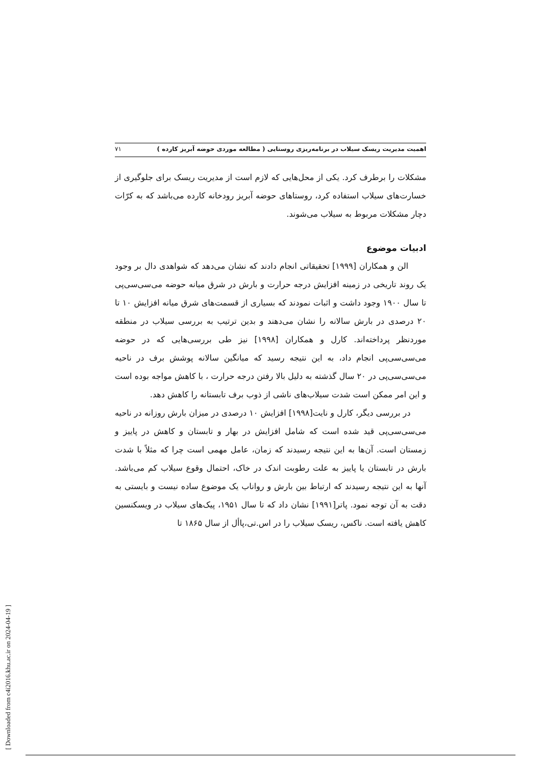اهمیت مدیریت ریسک سیلاب در برنامه‌ریزی روستایی ( مطالعه موردی حوضه آبریز کارده ) ۷۱
مشکلات را برطرف کرد. یکی از محل‌هایی که لازم است از مدیریت ریسک برای جلوگیری از خسارت‌های سیلاب استفاده کرد، روستاهای حوضه آبریز رودخانه کارده می‌باشد که به کرّات دچار مشکلات مربوط به سیلاب می‌شوند.
ادبیات موضوع
الن و همکاران [۱۹۹۹] تحقیقاتی انجام دادند که نشان می‌دهد که شواهدی دال بر وجود یک روند تاریخی در زمینه افزایش درجه حرارت و بارش در شرق میانه حوضه می‌سی‌سی‌پی تا سال ۱۹۰۰ وجود داشت و اثبات نمودند که بسیاری از قسمت‌های شرق میانه افزایش ۱۰ تا ۲۰ درصدی در بارش سالانه را نشان می‌دهند و بدین ترتیب به بررسی سیلاب در منطقه موردنظر پرداخته‌اند. کارل و همکاران [۱۹۹۸] نیز طی بررسی‌هایی که در حوضه می‌سی‌سی‌پی انجام داد، به این نتیجه رسید که میانگین سالانه پوشش برف در ناحیه می‌سی‌سی‌پی در ۲۰ سال گذشته به دلیل بالا رفتن درجه حرارت ، با کاهش مواجه بوده است و این امر ممکن است شدت سیلاب‌های ناشی از ذوب برف تابستانه را کاهش دهد.
در بررسی دیگر، کارل و نایت[۱۹۹۸] افزایش ۱۰ درصدی در میزان بارش روزانه در ناحیه می‌سی‌سی‌پی قید شده است که شامل افزایش در بهار و تابستان و کاهش در پاییز و زمستان است. آن‌ها به این نتیجه رسیدند که زمان، عامل مهمی است چرا که مثلاً با شدت بارش در تابستان یا پاییز به علت رطوبت اندک در خاک، احتمال وقوع سیلاب کم می‌باشد. آنها به این نتیجه رسیدند که ارتباط بین بارش و رواناب یک موضوع ساده نیست و بایستی به دقت به آن توجه نمود. پاتر[۱۹۹۱] نشان داد که تا سال ۱۹۵۱، پیک‌های سیلاب در ویسکنسین کاهش یافته است. ناکس، ریسک سیلاب را در اس.تی،پاأل از سال ۱۸۶۵ تا
[ Downloaded from c4i2016.khu.ac.ir on 2024-04-19 ]